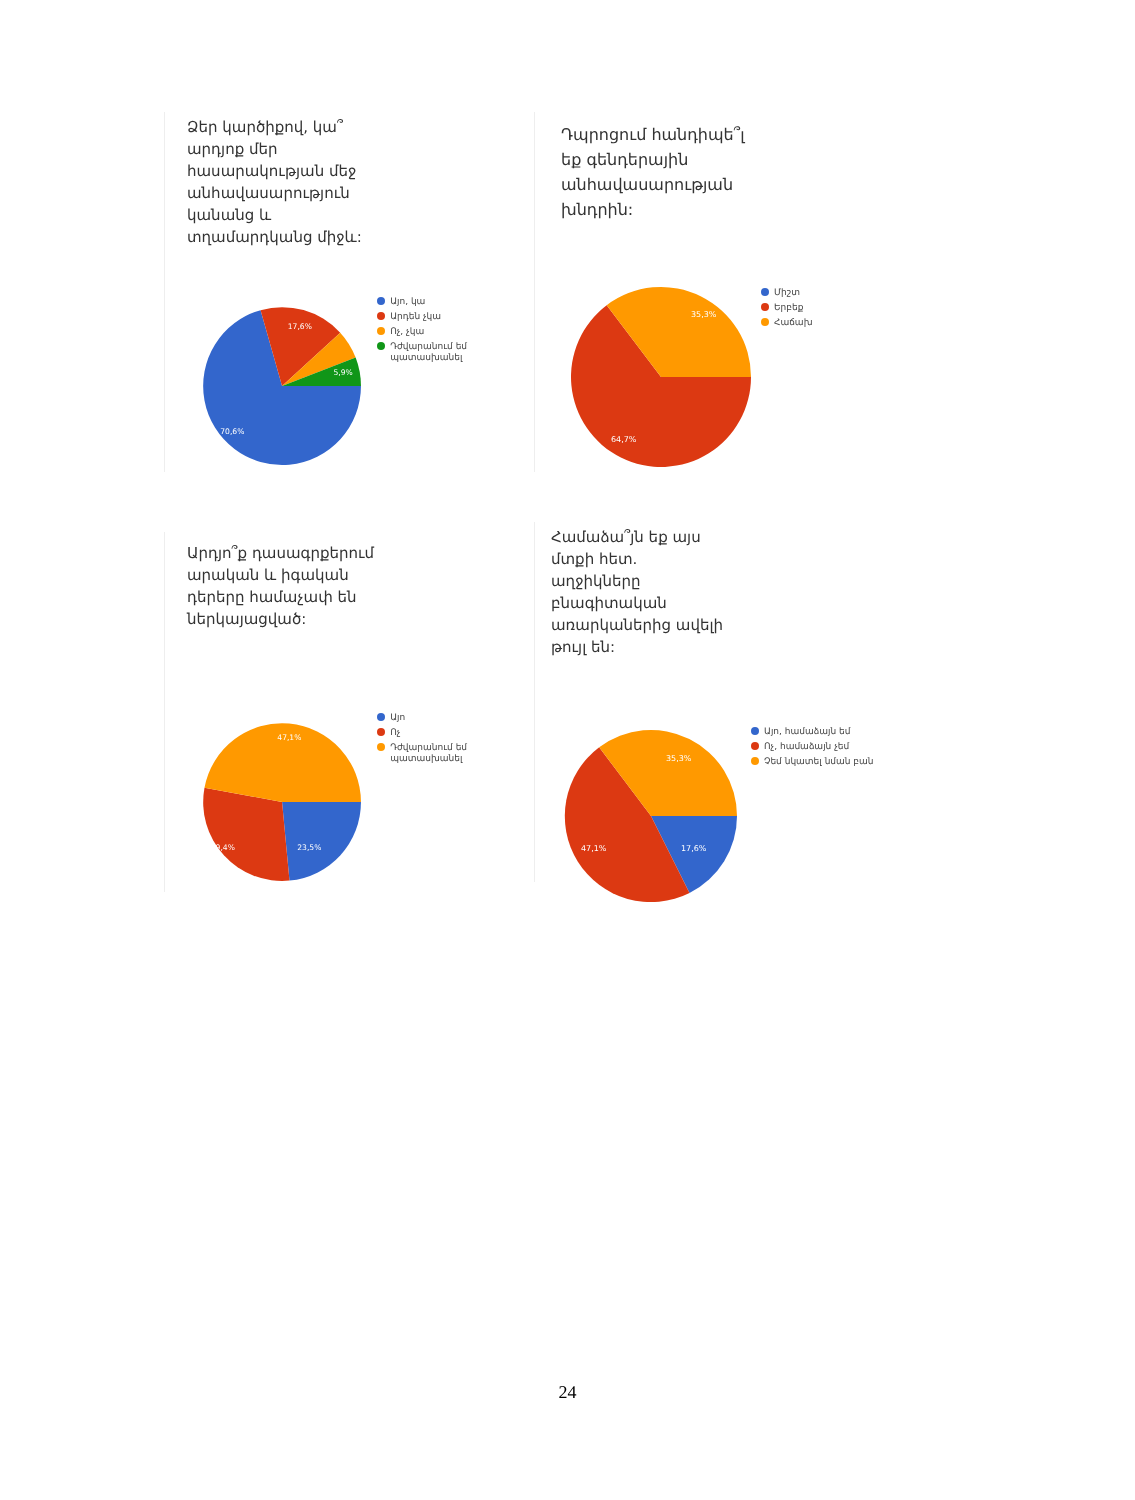Ձեր կարծիքով, կա՞ արդյոք մեր հասարակության մեջ անհավասարություն կանանց և տղամարդկանց միջև:
70,6%
17,6%
5,9%
Այո, կա
Արդեն չկա
Ոչ, չկա
Դժվարանում եմ պատասխանել
Դպրոցում հանդիպե՞լ եք գենդերային անհավասարության խնդրին:
64,7%
35,3%
Միշտ
Երբեք
Հաճախ
Արդյո՞ք դասագրքերում արական և իգական դերերը համաչափ են ներկայացված:
29,4%
23,5%
47,1%
Այո
Ոչ
Դժվարանում եմ պատասխանել
Համաձա՞յն եք այս մտքի հետ. աղջիկները բնագիտական առարկաներից ավելի թույլ են:
47,1%
17,6%
35,3%
Այո, համաձայն եմ
Ոչ, համաձայն չեմ
Չեմ նկատել նման բան
24